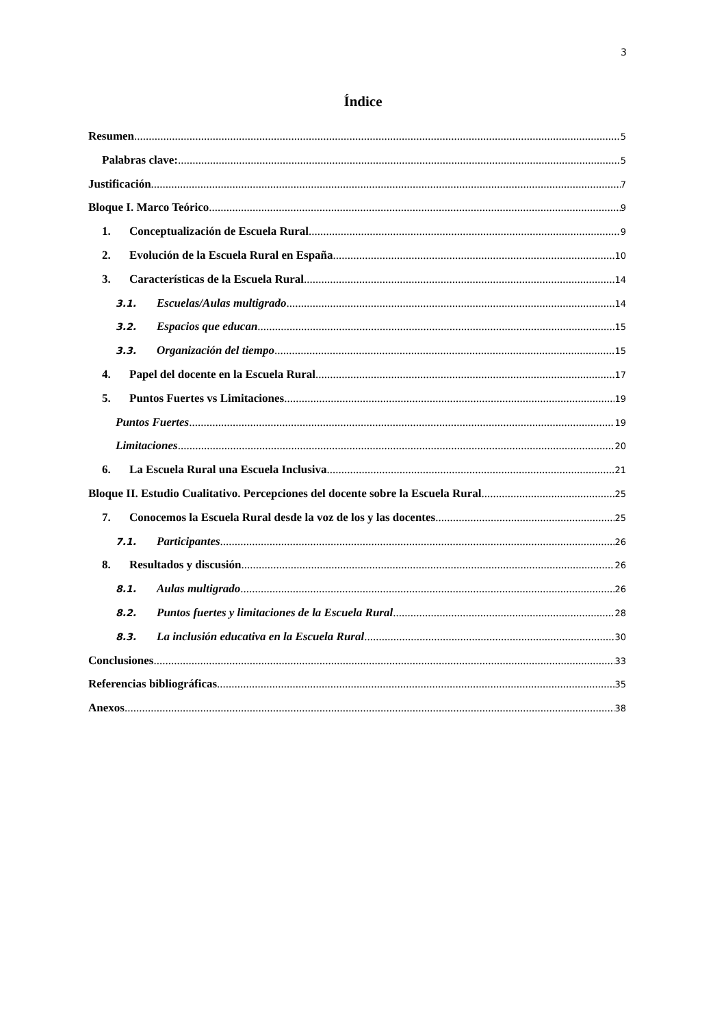3
Índice
Resumen 5
Palabras clave: 5
Justificación 7
Bloque I. Marco Teórico 9
1. Conceptualización de Escuela Rural 9
2. Evolución de la Escuela Rural en España 10
3. Características de la Escuela Rural 14
3.1. Escuelas/Aulas multigrado 14
3.2. Espacios que educan 15
3.3. Organización del tiempo 15
4. Papel del docente en la Escuela Rural 17
5. Puntos Fuertes vs Limitaciones 19
Puntos Fuertes 19
Limitaciones 20
6. La Escuela Rural una Escuela Inclusiva 21
Bloque II. Estudio Cualitativo. Percepciones del docente sobre la Escuela Rural 25
7. Conocemos la Escuela Rural desde la voz de los y las docentes 25
7.1. Participantes 26
8. Resultados y discusión 26
8.1. Aulas multigrado 26
8.2. Puntos fuertes y limitaciones de la Escuela Rural 28
8.3. La inclusión educativa en la Escuela Rural 30
Conclusiones 33
Referencias bibliográficas 35
Anexos 38